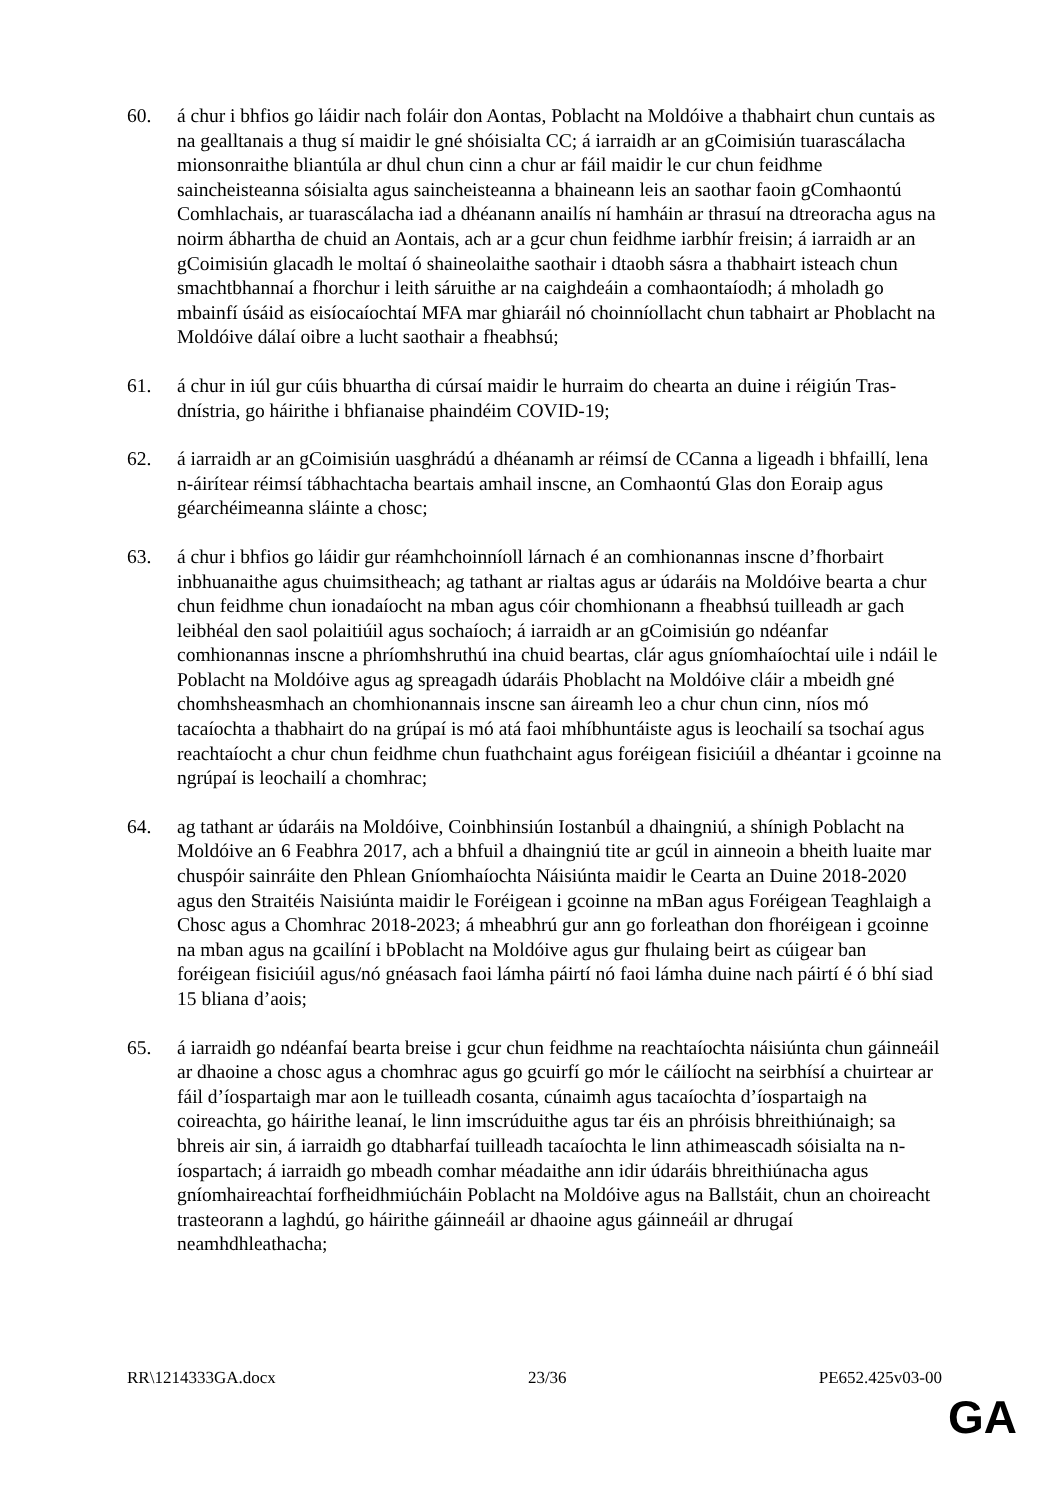60. á chur i bhfios go láidir nach foláir don Aontas, Poblacht na Moldóive a thabhairt chun cuntais as na gealltanais a thug sí maidir le gné shóisialta CC; á iarraidh ar an gCoimisiún tuarascálacha mionsonraithe bliantúla ar dhul chun cinn a chur ar fáil maidir le cur chun feidhme saincheisteanna sóisialta agus saincheisteanna a bhaineann leis an saothar faoin gComhaontú Comhlachais, ar tuarascálacha iad a dhéanann anailís ní hamháin ar thrasuí na dtreoracha agus na noirm ábhartha de chuid an Aontais, ach ar a gcur chun feidhme iarbhír freisin; á iarraidh ar an gCoimisiún glacadh le moltaí ó shaineolaithe saothair i dtaobh sásra a thabhairt isteach chun smachtbhannaí a fhorchur i leith sáruithe ar na caighdeáin a comhaontaíodh; á mholadh go mbainfí úsáid as eisíocaíochtaí MFA mar ghiaráil nó choinníollacht chun tabhairt ar Phoblacht na Moldóive dálaí oibre a lucht saothair a fheabhsú;
61. á chur in iúl gur cúis bhuartha di cúrsaí maidir le hurraim do chearta an duine i réigiún Tras-dnístria, go háirithe i bhfianaise phaindéim COVID-19;
62. á iarraidh ar an gCoimisiún uasghrádú a dhéanamh ar réimsí de CCanna a ligeadh i bhfaillí, lena n-áirítear réimsí tábhachtacha beartais amhail inscne, an Comhaontú Glas don Eoraip agus géarchéimeanna sláinte a chosc;
63. á chur i bhfios go láidir gur réamhchoinníoll lárnach é an comhionannas inscne d’fhorbairt inbhuanaithe agus chuimsitheach; ag tathant ar rialtas agus ar údaráis na Moldóive bearta a chur chun feidhme chun ionadaíocht na mban agus cóir chomhionann a fheabhsú tuilleadh ar gach leibhéal den saol polaitiúil agus sochaíoch; á iarraidh ar an gCoimisiún go ndéanfar comhionannas inscne a phríomhshruthú ina chuid beartas, clár agus gníomhaíochtaí uile i ndáil le Poblacht na Moldóive agus ag spreagadh údaráis Phoblacht na Moldóive cláir a mbeidh gné chomhsheasmhach an chomhionannais inscne san áireamh leo a chur chun cinn, níos mó tacaíochta a thabhairt do na grúpaí is mó atá faoi mhíbhuntáiste agus is leochailí sa tsochaí agus reachtaíocht a chur chun feidhme chun fuathchaint agus foréigean fisiciúil a dhéantar i gcoinne na ngrúpaí is leochailí a chomhrac;
64. ag tathant ar údaráis na Moldóive, Coinbhinsiún Iostanbúl a dhaingniú, a shínigh Poblacht na Moldóive an 6 Feabhra 2017, ach a bhfuil a dhaingniú tite ar gcúl in ainneoin a bheith luaite mar chuspóir sainráite den Phlean Gníomhaíochta Náisiúnta maidir le Cearta an Duine 2018-2020 agus den Straitéis Naisiúnta maidir le Foréigean i gcoinne na mBan agus Foréigean Teaghlaigh a Chosc agus a Chomhrac 2018-2023; á mheabhrú gur ann go forleathan don fhoréigean i gcoinne na mban agus na gcailíní i bPoblacht na Moldóive agus gur fhulaing beirt as cúigear ban foréigean fisiciúil agus/nó gnéasach faoi lámha páirtí nó faoi lámha duine nach páirtí é ó bhí siad 15 bliana d’aois;
65. á iarraidh go ndéanfaí bearta breise i gcur chun feidhme na reachtaíochta náisiúnta chun gáinneáil ar dhaoine a chosc agus a chomhrac agus go gcuirfí go mór le cáilíocht na seirbhísí a chuirtear ar fáil d’íospartaigh mar aon le tuilleadh cosanta, cúnaimh agus tacaíochta d’íospartaigh na coireachta, go háirithe leanaí, le linn imscrúduithe agus tar éis an phróisis bhreithiúnaigh; sa bhreis air sin, á iarraidh go dtabharfaí tuilleadh tacaíochta le linn athimeascadh sóisialta na n-íospartach; á iarraidh go mbeadh comhar méadaithe ann idir údaráis bhreithiúnacha agus gníomhaireachtaí forfheidhmiúcháin Poblacht na Moldóive agus na Ballstáit, chun an choireacht trasteorann a laghdú, go háirithe gáinneáil ar dhaoine agus gáinneáil ar dhrugaí neamhdhleathacha;
RR\1214333GA.docx 23/36 PE652.425v03-00
GA